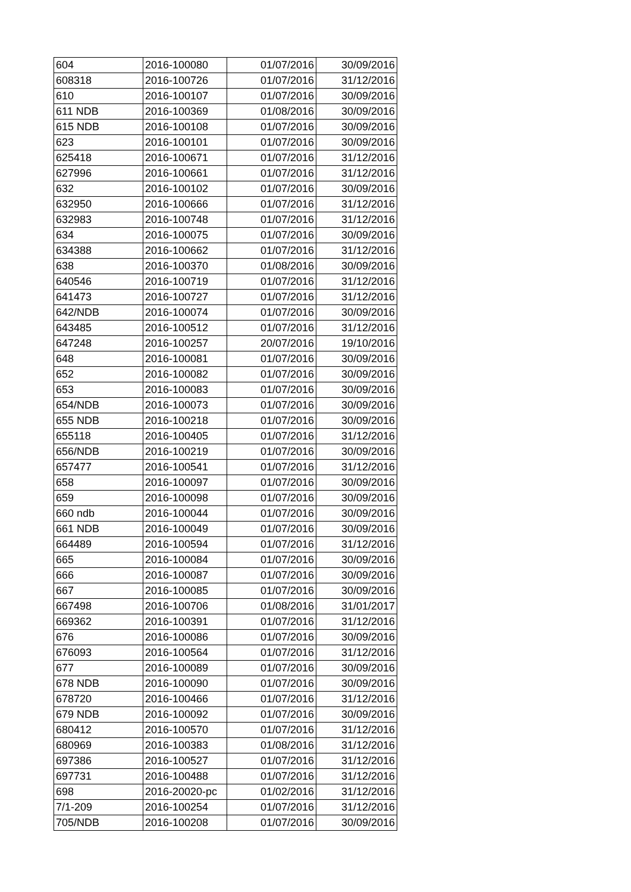| 604 | 2016-100080 | 01/07/2016 | 30/09/2016 |
| 608318 | 2016-100726 | 01/07/2016 | 31/12/2016 |
| 610 | 2016-100107 | 01/07/2016 | 30/09/2016 |
| 611 NDB | 2016-100369 | 01/08/2016 | 30/09/2016 |
| 615 NDB | 2016-100108 | 01/07/2016 | 30/09/2016 |
| 623 | 2016-100101 | 01/07/2016 | 30/09/2016 |
| 625418 | 2016-100671 | 01/07/2016 | 31/12/2016 |
| 627996 | 2016-100661 | 01/07/2016 | 31/12/2016 |
| 632 | 2016-100102 | 01/07/2016 | 30/09/2016 |
| 632950 | 2016-100666 | 01/07/2016 | 31/12/2016 |
| 632983 | 2016-100748 | 01/07/2016 | 31/12/2016 |
| 634 | 2016-100075 | 01/07/2016 | 30/09/2016 |
| 634388 | 2016-100662 | 01/07/2016 | 31/12/2016 |
| 638 | 2016-100370 | 01/08/2016 | 30/09/2016 |
| 640546 | 2016-100719 | 01/07/2016 | 31/12/2016 |
| 641473 | 2016-100727 | 01/07/2016 | 31/12/2016 |
| 642/NDB | 2016-100074 | 01/07/2016 | 30/09/2016 |
| 643485 | 2016-100512 | 01/07/2016 | 31/12/2016 |
| 647248 | 2016-100257 | 20/07/2016 | 19/10/2016 |
| 648 | 2016-100081 | 01/07/2016 | 30/09/2016 |
| 652 | 2016-100082 | 01/07/2016 | 30/09/2016 |
| 653 | 2016-100083 | 01/07/2016 | 30/09/2016 |
| 654/NDB | 2016-100073 | 01/07/2016 | 30/09/2016 |
| 655 NDB | 2016-100218 | 01/07/2016 | 30/09/2016 |
| 655118 | 2016-100405 | 01/07/2016 | 31/12/2016 |
| 656/NDB | 2016-100219 | 01/07/2016 | 30/09/2016 |
| 657477 | 2016-100541 | 01/07/2016 | 31/12/2016 |
| 658 | 2016-100097 | 01/07/2016 | 30/09/2016 |
| 659 | 2016-100098 | 01/07/2016 | 30/09/2016 |
| 660 ndb | 2016-100044 | 01/07/2016 | 30/09/2016 |
| 661 NDB | 2016-100049 | 01/07/2016 | 30/09/2016 |
| 664489 | 2016-100594 | 01/07/2016 | 31/12/2016 |
| 665 | 2016-100084 | 01/07/2016 | 30/09/2016 |
| 666 | 2016-100087 | 01/07/2016 | 30/09/2016 |
| 667 | 2016-100085 | 01/07/2016 | 30/09/2016 |
| 667498 | 2016-100706 | 01/08/2016 | 31/01/2017 |
| 669362 | 2016-100391 | 01/07/2016 | 31/12/2016 |
| 676 | 2016-100086 | 01/07/2016 | 30/09/2016 |
| 676093 | 2016-100564 | 01/07/2016 | 31/12/2016 |
| 677 | 2016-100089 | 01/07/2016 | 30/09/2016 |
| 678 NDB | 2016-100090 | 01/07/2016 | 30/09/2016 |
| 678720 | 2016-100466 | 01/07/2016 | 31/12/2016 |
| 679 NDB | 2016-100092 | 01/07/2016 | 30/09/2016 |
| 680412 | 2016-100570 | 01/07/2016 | 31/12/2016 |
| 680969 | 2016-100383 | 01/08/2016 | 31/12/2016 |
| 697386 | 2016-100527 | 01/07/2016 | 31/12/2016 |
| 697731 | 2016-100488 | 01/07/2016 | 31/12/2016 |
| 698 | 2016-20020-pc | 01/02/2016 | 31/12/2016 |
| 7/1-209 | 2016-100254 | 01/07/2016 | 31/12/2016 |
| 705/NDB | 2016-100208 | 01/07/2016 | 30/09/2016 |